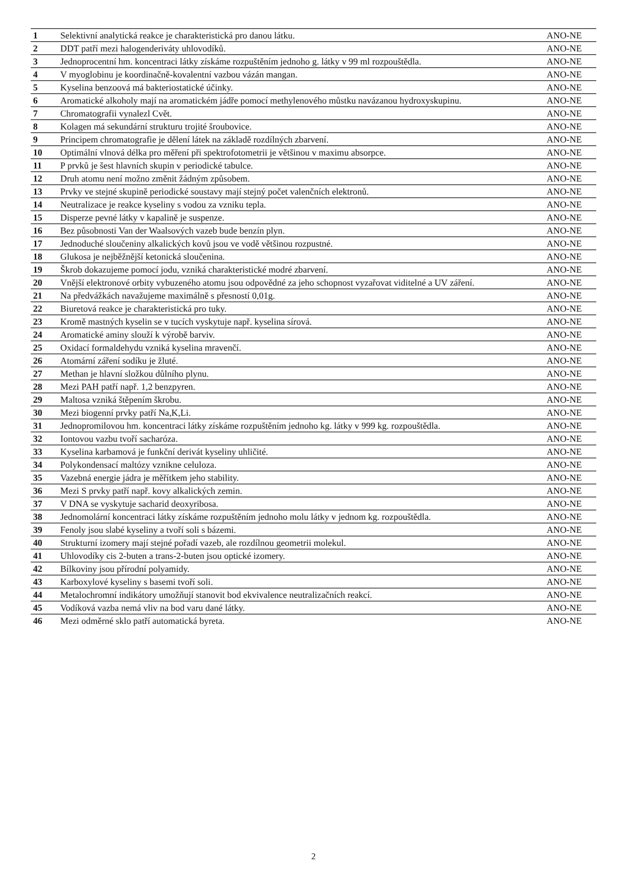| 1 | Selektivní analytická reakce je charakteristická pro danou látku. | ANO-NE |
| 2 | DDT patří mezi halogenderiváty uhlovodíků. | ANO-NE |
| 3 | Jednoprocentní hm. koncentraci látky získáme rozpuštěním jednoho g. látky v 99 ml rozpouštědla. | ANO-NE |
| 4 | V myoglobinu je koordinačně-kovalentní vazbou vázán mangan. | ANO-NE |
| 5 | Kyselina benzoová má bakteriostatické účinky. | ANO-NE |
| 6 | Aromatické alkoholy mají na aromatickém jádře pomocí methylenového můstku navázanou hydroxyskupinu. | ANO-NE |
| 7 | Chromatografii vynalezl Cvět. | ANO-NE |
| 8 | Kolagen má sekundární strukturu trojité šroubovice. | ANO-NE |
| 9 | Principem chromatografie je dělení látek na základě rozdílných zbarvení. | ANO-NE |
| 10 | Optimální vlnová délka pro měření při spektrofotometrii je většinou v maximu absorpce. | ANO-NE |
| 11 | P prvků je šest hlavních skupin v periodické tabulce. | ANO-NE |
| 12 | Druh atomu není možno změnit žádným způsobem. | ANO-NE |
| 13 | Prvky ve stejné skupině periodické soustavy mají stejný počet valenčních elektronů. | ANO-NE |
| 14 | Neutralizace je reakce kyseliny s vodou za vzniku tepla. | ANO-NE |
| 15 | Disperze pevné látky v kapalině je suspenze. | ANO-NE |
| 16 | Bez působnosti Van der Waalsových vazeb bude benzín plyn. | ANO-NE |
| 17 | Jednoduché sloučeniny alkalických kovů jsou ve vodě většinou rozpustné. | ANO-NE |
| 18 | Glukosa je nejběžnější ketonická sloučenina. | ANO-NE |
| 19 | Škrob dokazujeme pomocí jodu, vzniká charakteristické modré zbarvení. | ANO-NE |
| 20 | Vnější elektronové orbity vybuzeného atomu jsou odpovědné za jeho schopnost vyzařovat viditelné a UV záření. | ANO-NE |
| 21 | Na předvážkách navažujeme maximálně s přesností 0,01g. | ANO-NE |
| 22 | Biuretová reakce je charakteristická pro tuky. | ANO-NE |
| 23 | Kromě mastných kyselin se v tucích vyskytuje např. kyselina sírová. | ANO-NE |
| 24 | Aromatické aminy slouží k výrobě barviv. | ANO-NE |
| 25 | Oxidací formaldehydu vzniká kyselina mravenčí. | ANO-NE |
| 26 | Atomární záření sodíku je žluté. | ANO-NE |
| 27 | Methan je hlavní složkou důlního plynu. | ANO-NE |
| 28 | Mezi PAH patří např. 1,2 benzpyren. | ANO-NE |
| 29 | Maltosa vzniká štěpením škrobu. | ANO-NE |
| 30 | Mezi biogenní prvky patří Na,K,Li. | ANO-NE |
| 31 | Jednopromilovou hm. koncentraci látky získáme rozpuštěním jednoho kg. látky v 999 kg. rozpouštědla. | ANO-NE |
| 32 | Iontovou vazbu tvoří sacharóza. | ANO-NE |
| 33 | Kyselina karbamová je funkční derivát kyseliny uhličité. | ANO-NE |
| 34 | Polykondensací maltózy vznikne celuloza. | ANO-NE |
| 35 | Vazebná energie jádra je měřítkem jeho stability. | ANO-NE |
| 36 | Mezi S prvky patří např. kovy alkalických zemin. | ANO-NE |
| 37 | V DNA se vyskytuje sacharid deoxyribosa. | ANO-NE |
| 38 | Jednomolární koncentraci látky získáme rozpuštěním jednoho molu látky v jednom kg. rozpouštědla. | ANO-NE |
| 39 | Fenoly jsou slabé kyseliny a tvoří soli s bázemi. | ANO-NE |
| 40 | Strukturní izomery mají stejné pořadí vazeb, ale rozdílnou geometrii molekul. | ANO-NE |
| 41 | Uhlovodíky cis 2-buten a trans-2-buten jsou optické izomery. | ANO-NE |
| 42 | Bílkoviny jsou přírodní polyamidy. | ANO-NE |
| 43 | Karboxylové kyseliny s basemi tvoří soli. | ANO-NE |
| 44 | Metalochromní indikátory umožňují stanovit bod ekvivalence neutralizačních reakcí. | ANO-NE |
| 45 | Vodíková vazba nemá vliv na bod varu dané látky. | ANO-NE |
| 46 | Mezi odměrné sklo patří automatická byreta. | ANO-NE |
2